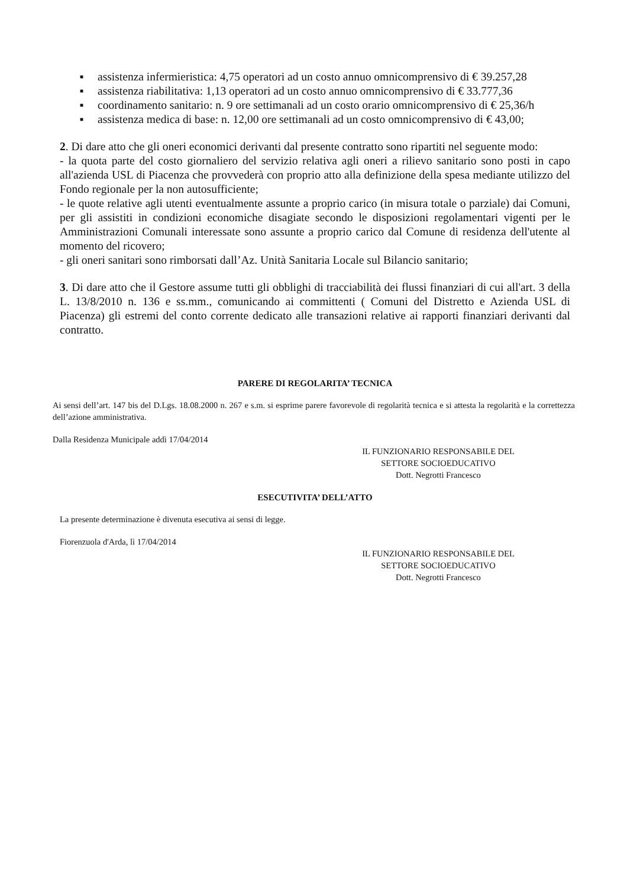■ assistenza infermieristica: 4,75 operatori ad un costo annuo omnicomprensivo di € 39.257,28
■ assistenza riabilitativa: 1,13 operatori ad un costo annuo omnicomprensivo di € 33.777,36
■ coordinamento sanitario: n. 9 ore settimanali ad un costo orario omnicomprensivo di € 25,36/h
■ assistenza medica di base: n. 12,00 ore settimanali ad un costo omnicomprensivo di € 43,00;
2. Di dare atto che gli oneri economici derivanti dal presente contratto sono ripartiti nel seguente modo:
- la quota parte del costo giornaliero del servizio relativa agli oneri a rilievo sanitario sono posti in capo all'azienda USL di Piacenza che provvederà con proprio atto alla definizione della spesa mediante utilizzo del Fondo regionale per la non autosufficiente;
- le quote relative agli utenti eventualmente assunte a proprio carico (in misura totale o parziale) dai Comuni, per gli assistiti in condizioni economiche disagiate secondo le disposizioni regolamentari vigenti per le Amministrazioni Comunali interessate sono assunte a proprio carico dal Comune di residenza dell'utente al momento del ricovero;
- gli oneri sanitari sono rimborsati dall’Az. Unità Sanitaria Locale sul Bilancio sanitario;
3. Di dare atto che il Gestore assume tutti gli obblighi di tracciabilità dei flussi finanziari di cui all'art. 3 della L. 13/8/2010 n. 136 e ss.mm., comunicando ai committenti ( Comuni del Distretto e Azienda USL di Piacenza) gli estremi del conto corrente dedicato alle transazioni relative ai rapporti finanziari derivanti dal contratto.
PARERE DI REGOLARITA’ TECNICA
Ai sensi dell’art. 147 bis del D.Lgs. 18.08.2000 n. 267 e s.m. si esprime parere favorevole di regolarità tecnica e si attesta la regolarità e la correttezza dell’azione amministrativa.
Dalla Residenza Municipale addì 17/04/2014
IL FUNZIONARIO RESPONSABILE DEL
SETTORE SOCIOEDUCATIVO
Dott. Negrotti Francesco
ESECUTIVITA’ DELL’ATTO
La presente determinazione è divenuta esecutiva ai sensi di legge.
Fiorenzuola d'Arda, lì 17/04/2014
IL FUNZIONARIO RESPONSABILE DEL
SETTORE SOCIOEDUCATIVO
Dott. Negrotti Francesco